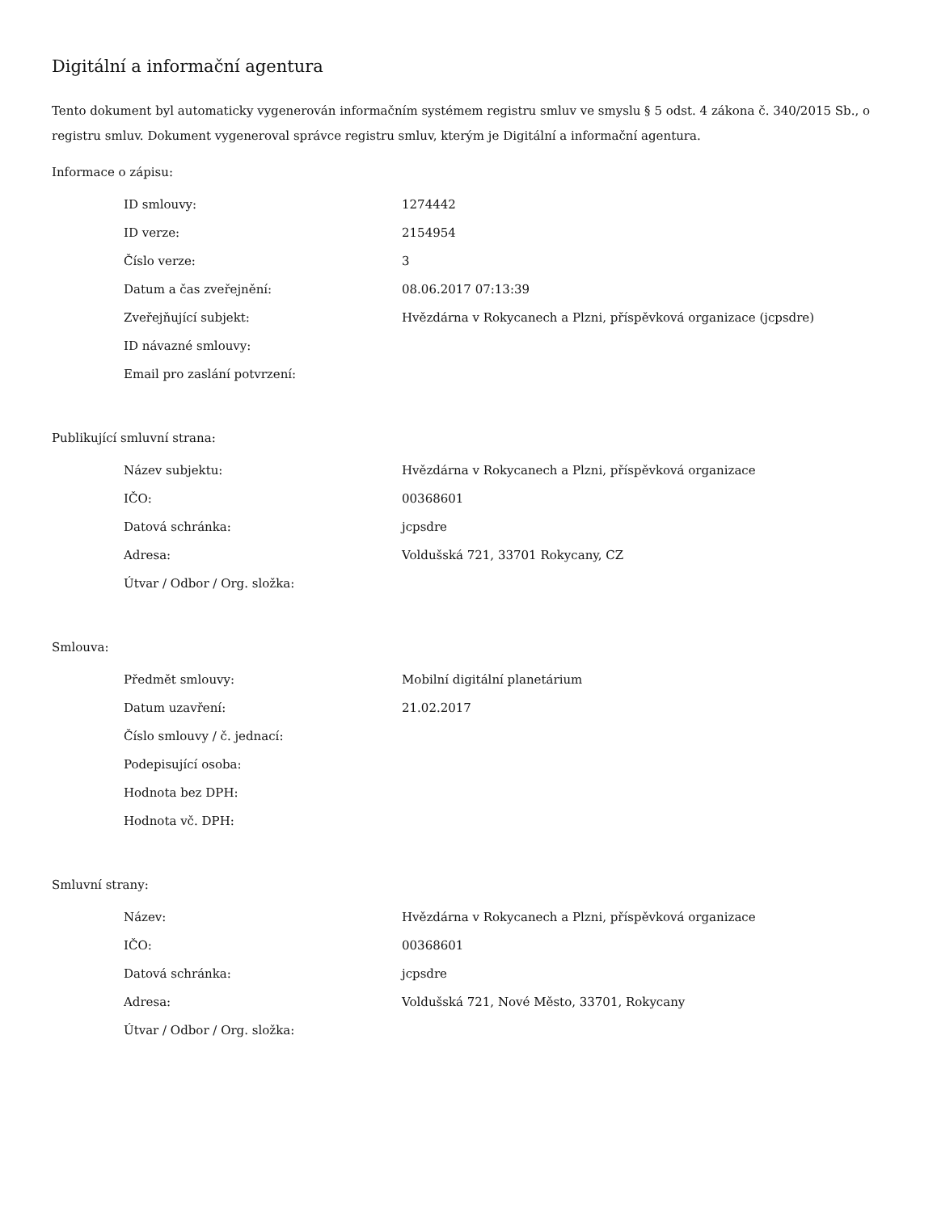Digitální a informační agentura
Tento dokument byl automaticky vygenerován informačním systémem registru smluv ve smyslu § 5 odst. 4 zákona č. 340/2015 Sb., o registru smluv. Dokument vygeneroval správce registru smluv, kterým je Digitální a informační agentura.
Informace o zápisu:
| ID smlouvy: | 1274442 |
| ID verze: | 2154954 |
| Číslo verze: | 3 |
| Datum a čas zveřejnění: | 08.06.2017 07:13:39 |
| Zveřejňující subjekt: | Hvězdárna v Rokycanech a Plzni, příspěvková organizace (jcpsdre) |
| ID návazné smlouvy: | |
| Email pro zaslání potvrzení: | |
Publikující smluvní strana:
| Název subjektu: | Hvězdárna v Rokycanech a Plzni, příspěvková organizace |
| IČO: | 00368601 |
| Datová schránka: | jcpsdre |
| Adresa: | Voldušská 721, 33701 Rokycany, CZ |
| Útvar / Odbor / Org. složka: | |
Smlouva:
| Předmět smlouvy: | Mobilní digitální planetárium |
| Datum uzavření: | 21.02.2017 |
| Číslo smlouvy / č. jednací: | |
| Podepisující osoba: | |
| Hodnota bez DPH: | |
| Hodnota vč. DPH: | |
Smluvní strany:
| Název: | Hvězdárna v Rokycanech a Plzni, příspěvková organizace |
| IČO: | 00368601 |
| Datová schránka: | jcpsdre |
| Adresa: | Voldušská 721, Nové Město, 33701, Rokycany |
| Útvar / Odbor / Org. složka: | |